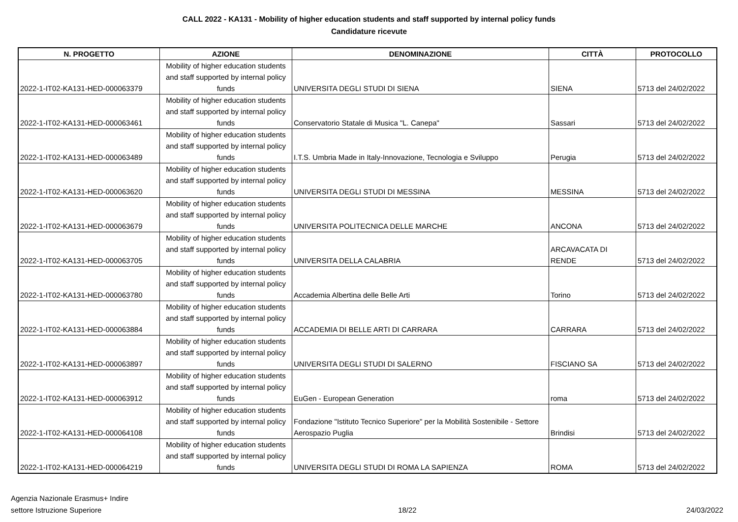CALL 2022 - KA131 - Mobility of higher education students and staff supported by internal policy funds
Candidature ricevute
| N. PROGETTO | AZIONE | DENOMINAZIONE | CITTÀ | PROTOCOLLO |
| --- | --- | --- | --- | --- |
| 2022-1-IT02-KA131-HED-000063379 | Mobility of higher education students and staff supported by internal policy funds | UNIVERSITA DEGLI STUDI DI SIENA | SIENA | 5713 del 24/02/2022 |
| 2022-1-IT02-KA131-HED-000063461 | Mobility of higher education students and staff supported by internal policy funds | Conservatorio Statale di Musica "L. Canepa" | Sassari | 5713 del 24/02/2022 |
| 2022-1-IT02-KA131-HED-000063489 | Mobility of higher education students and staff supported by internal policy funds | I.T.S. Umbria Made in Italy-Innovazione, Tecnologia e Sviluppo | Perugia | 5713 del 24/02/2022 |
| 2022-1-IT02-KA131-HED-000063620 | Mobility of higher education students and staff supported by internal policy funds | UNIVERSITA DEGLI STUDI DI MESSINA | MESSINA | 5713 del 24/02/2022 |
| 2022-1-IT02-KA131-HED-000063679 | Mobility of higher education students and staff supported by internal policy funds | UNIVERSITA POLITECNICA DELLE MARCHE | ANCONA | 5713 del 24/02/2022 |
| 2022-1-IT02-KA131-HED-000063705 | Mobility of higher education students and staff supported by internal policy funds | UNIVERSITA DELLA CALABRIA | ARCAVACATA DI RENDE | 5713 del 24/02/2022 |
| 2022-1-IT02-KA131-HED-000063780 | Mobility of higher education students and staff supported by internal policy funds | Accademia Albertina delle Belle Arti | Torino | 5713 del 24/02/2022 |
| 2022-1-IT02-KA131-HED-000063884 | Mobility of higher education students and staff supported by internal policy funds | ACCADEMIA DI BELLE ARTI DI CARRARA | CARRARA | 5713 del 24/02/2022 |
| 2022-1-IT02-KA131-HED-000063897 | Mobility of higher education students and staff supported by internal policy funds | UNIVERSITA DEGLI STUDI DI SALERNO | FISCIANO SA | 5713 del 24/02/2022 |
| 2022-1-IT02-KA131-HED-000063912 | Mobility of higher education students and staff supported by internal policy funds | EuGen - European Generation | roma | 5713 del 24/02/2022 |
| 2022-1-IT02-KA131-HED-000064108 | Mobility of higher education students and staff supported by internal policy funds | Fondazione "Istituto Tecnico Superiore" per la Mobilità Sostenibile - Settore Aerospazio Puglia | Brindisi | 5713 del 24/02/2022 |
| 2022-1-IT02-KA131-HED-000064219 | Mobility of higher education students and staff supported by internal policy funds | UNIVERSITA DEGLI STUDI DI ROMA LA SAPIENZA | ROMA | 5713 del 24/02/2022 |
Agenzia Nazionale Erasmus+ Indire
settore Istruzione Superiore
18/22
24/03/2022